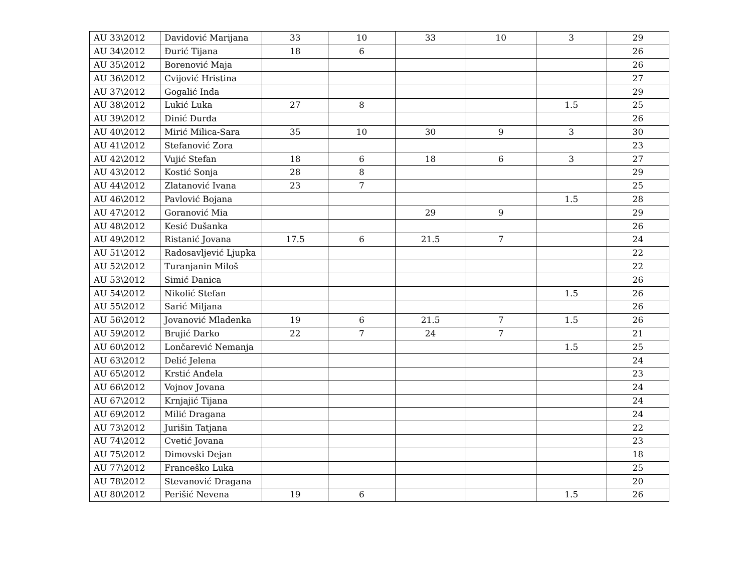| AU 33\2012 | Davidović Marijana | 33 | 10 | 33 | 10 | 3 | 29 |
| AU 34\2012 | Đurić Tijana | 18 | 6 | | | | 26 |
| AU 35\2012 | Borenović Maja | | | | | | 26 |
| AU 36\2012 | Cvijović Hristina | | | | | | 27 |
| AU 37\2012 | Gogalić Inda | | | | | | 29 |
| AU 38\2012 | Lukić Luka | 27 | 8 | | | 1.5 | 25 |
| AU 39\2012 | Dinić Đurđa | | | | | | 26 |
| AU 40\2012 | Mirić Milica-Sara | 35 | 10 | 30 | 9 | 3 | 30 |
| AU 41\2012 | Stefanović Zora | | | | | | 23 |
| AU 42\2012 | Vujić Stefan | 18 | 6 | 18 | 6 | 3 | 27 |
| AU 43\2012 | Kostić Sonja | 28 | 8 | | | | 29 |
| AU 44\2012 | Zlatanović Ivana | 23 | 7 | | | | 25 |
| AU 46\2012 | Pavlović Bojana | | | | | 1.5 | 28 |
| AU 47\2012 | Goranović Mia | | | 29 | 9 | | 29 |
| AU 48\2012 | Kesić Dušanka | | | | | | 26 |
| AU 49\2012 | Ristanić Jovana | 17.5 | 6 | 21.5 | 7 | | 24 |
| AU 51\2012 | Radosavljević Ljupka | | | | | | 22 |
| AU 52\2012 | Turanjanin Miloš | | | | | | 22 |
| AU 53\2012 | Simić Danica | | | | | | 26 |
| AU 54\2012 | Nikolić Stefan | | | | | 1.5 | 26 |
| AU 55\2012 | Sarić Miljana | | | | | | 26 |
| AU 56\2012 | Jovanović Mladenka | 19 | 6 | 21.5 | 7 | 1.5 | 26 |
| AU 59\2012 | Brujić Darko | 22 | 7 | 24 | 7 | | 21 |
| AU 60\2012 | Lončarević Nemanja | | | | | 1.5 | 25 |
| AU 63\2012 | Delić Jelena | | | | | | 24 |
| AU 65\2012 | Krstić Anđela | | | | | | 23 |
| AU 66\2012 | Vojnov Jovana | | | | | | 24 |
| AU 67\2012 | Krnjajić Tijana | | | | | | 24 |
| AU 69\2012 | Milić Dragana | | | | | | 24 |
| AU 73\2012 | Jurišin Tatjana | | | | | | 22 |
| AU 74\2012 | Cvetić Jovana | | | | | | 23 |
| AU 75\2012 | Dimovski Dejan | | | | | | 18 |
| AU 77\2012 | Franceško Luka | | | | | | 25 |
| AU 78\2012 | Stevanović Dragana | | | | | | 20 |
| AU 80\2012 | Perišić Nevena | 19 | 6 | | | 1.5 | 26 |